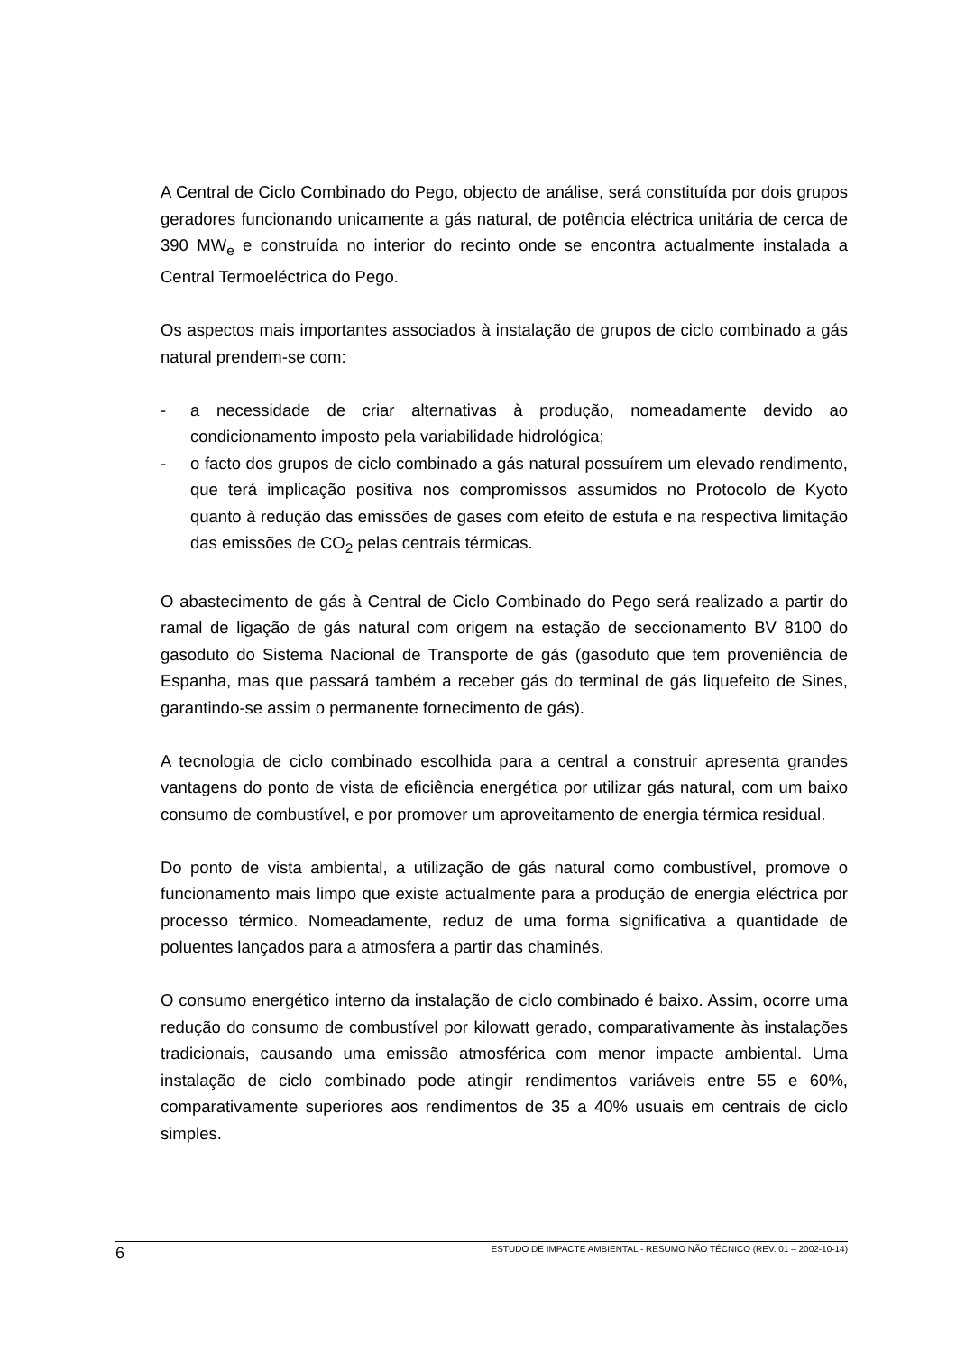A Central de Ciclo Combinado do Pego, objecto de análise, será constituída por dois grupos geradores funcionando unicamente a gás natural, de potência eléctrica unitária de cerca de 390 MW<sub>e</sub> e construída no interior do recinto onde se encontra actualmente instalada a Central Termoeléctrica do Pego.
Os aspectos mais importantes associados à instalação de grupos de ciclo combinado a gás natural prendem-se com:
- a necessidade de criar alternativas à produção, nomeadamente devido ao condicionamento imposto pela variabilidade hidrológica;
- o facto dos grupos de ciclo combinado a gás natural possuírem um elevado rendimento, que terá implicação positiva nos compromissos assumidos no Protocolo de Kyoto quanto à redução das emissões de gases com efeito de estufa e na respectiva limitação das emissões de CO<sub>2</sub> pelas centrais térmicas.
O abastecimento de gás à Central de Ciclo Combinado do Pego será realizado a partir do ramal de ligação de gás natural com origem na estação de seccionamento BV 8100 do gasoduto do Sistema Nacional de Transporte de gás (gasoduto que tem proveniência de Espanha, mas que passará também a receber gás do terminal de gás liquefeito de Sines, garantindo-se assim o permanente fornecimento de gás).
A tecnologia de ciclo combinado escolhida para a central a construir apresenta grandes vantagens do ponto de vista de eficiência energética por utilizar gás natural, com um baixo consumo de combustível, e por promover um aproveitamento de energia térmica residual.
Do ponto de vista ambiental, a utilização de gás natural como combustível, promove o funcionamento mais limpo que existe actualmente para a produção de energia eléctrica por processo térmico. Nomeadamente, reduz de uma forma significativa a quantidade de poluentes lançados para a atmosfera a partir das chaminés.
O consumo energético interno da instalação de ciclo combinado é baixo. Assim, ocorre uma redução do consumo de combustível por kilowatt gerado, comparativamente às instalações tradicionais, causando uma emissão atmosférica com menor impacte ambiental. Uma instalação de ciclo combinado pode atingir rendimentos variáveis entre 55 e 60%, comparativamente superiores aos rendimentos de 35 a 40% usuais em centrais de ciclo simples.
6 ESTUDO DE IMPACTE AMBIENTAL - RESUMO NÃO TÉCNICO (REV. 01 – 2002-10-14)